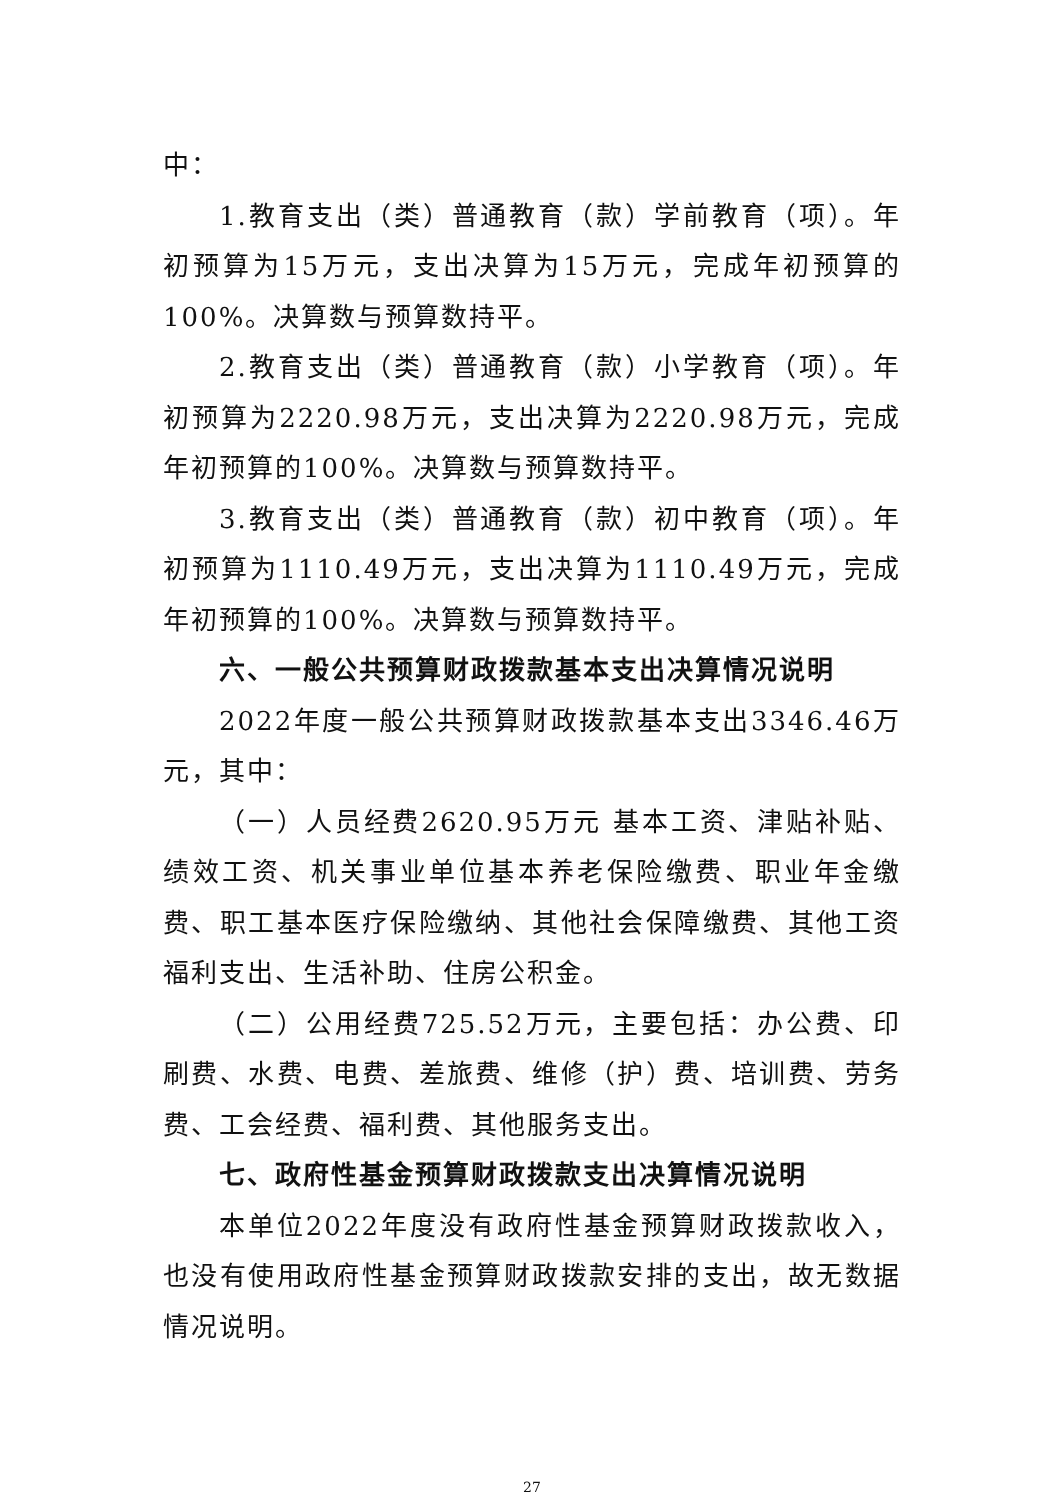中：
1.教育支出（类）普通教育（款）学前教育（项）。年初预算为15万元，支出决算为15万元，完成年初预算的100%。决算数与预算数持平。
2.教育支出（类）普通教育（款）小学教育（项）。年初预算为2220.98万元，支出决算为2220.98万元，完成年初预算的100%。决算数与预算数持平。
3.教育支出（类）普通教育（款）初中教育（项）。年初预算为1110.49万元，支出决算为1110.49万元，完成年初预算的100%。决算数与预算数持平。
六、一般公共预算财政拨款基本支出决算情况说明
2022年度一般公共预算财政拨款基本支出3346.46万元，其中：
（一）人员经费2620.95万元 基本工资、津贴补贴、绩效工资、机关事业单位基本养老保险缴费、职业年金缴费、职工基本医疗保险缴纳、其他社会保障缴费、其他工资福利支出、生活补助、住房公积金。
（二）公用经费725.52万元，主要包括：办公费、印刷费、水费、电费、差旅费、维修（护）费、培训费、劳务费、工会经费、福利费、其他服务支出。
七、政府性基金预算财政拨款支出决算情况说明
本单位2022年度没有政府性基金预算财政拨款收入，也没有使用政府性基金预算财政拨款安排的支出，故无数据情况说明。
27